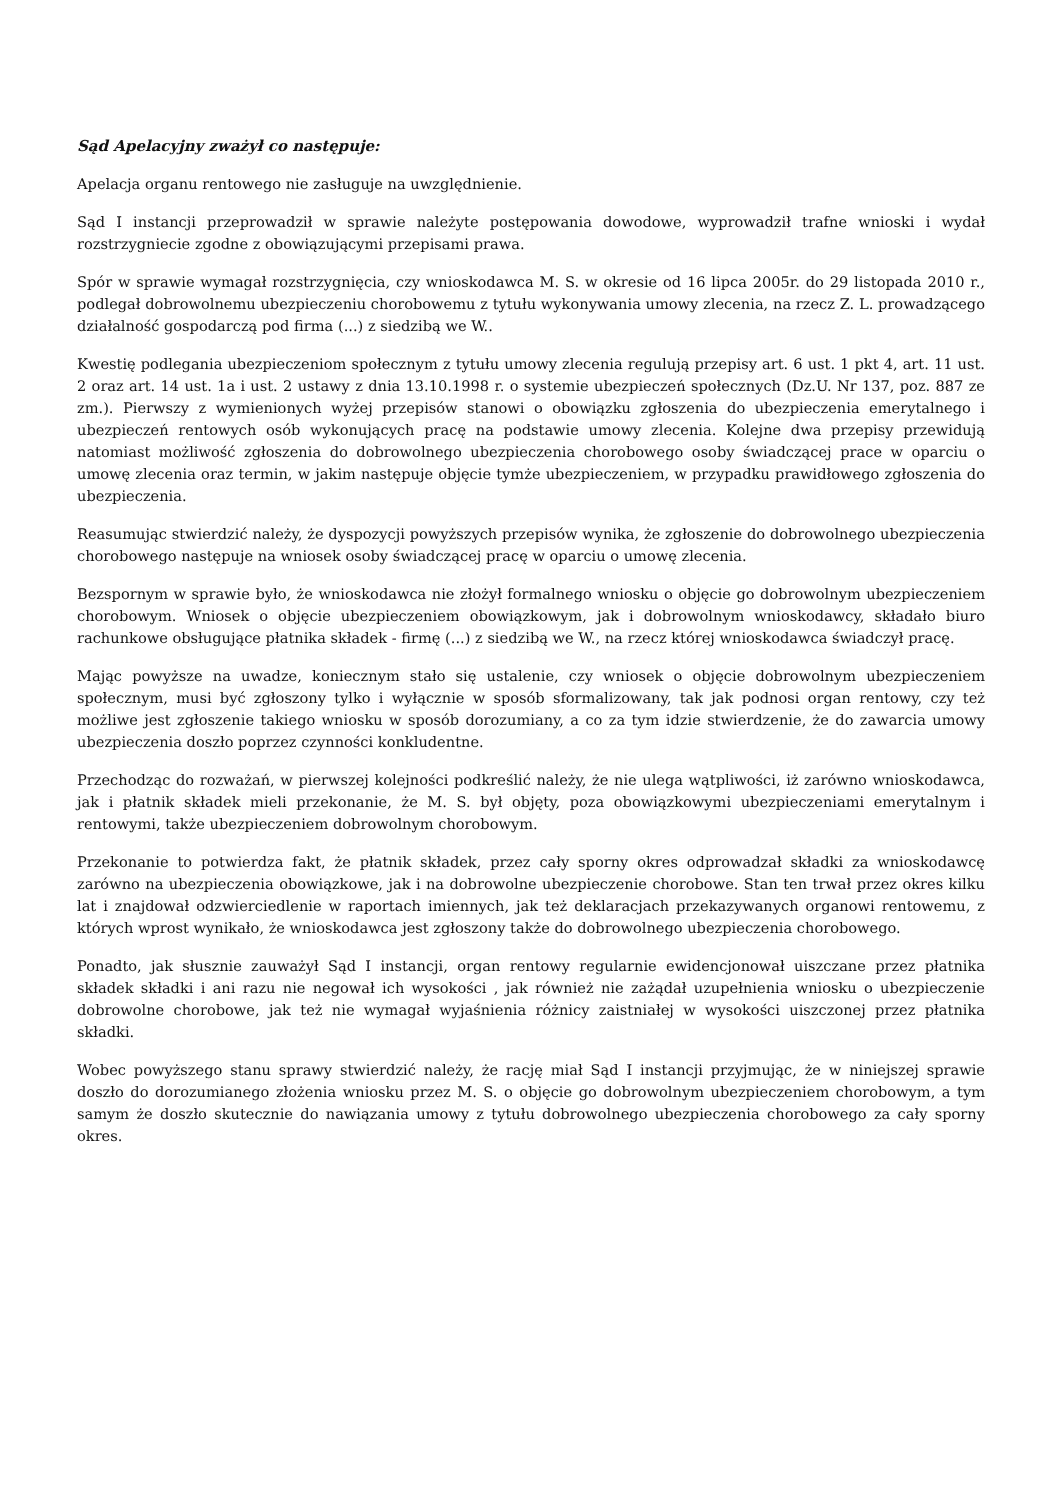Sąd Apelacyjny zważył co następuje:
Apelacja organu rentowego nie zasługuje na uwzględnienie.
Sąd I instancji przeprowadził w sprawie należyte postępowania dowodowe, wyprowadził trafne wnioski i wydał rozstrzygniecie zgodne z obowiązującymi przepisami prawa.
Spór w sprawie wymagał rozstrzygnięcia, czy wnioskodawca M. S. w okresie od 16 lipca 2005r. do 29 listopada 2010 r., podlegał dobrowolnemu ubezpieczeniu chorobowemu z tytułu wykonywania umowy zlecenia, na rzecz Z. L. prowadzącego działalność gospodarczą pod firma (...) z siedzibą we W..
Kwestię podlegania ubezpieczeniom społecznym z tytułu umowy zlecenia regulują przepisy art. 6 ust. 1 pkt 4, art. 11 ust. 2 oraz art. 14 ust. 1a i ust. 2 ustawy z dnia 13.10.1998 r. o systemie ubezpieczeń społecznych (Dz.U. Nr 137, poz. 887 ze zm.). Pierwszy z wymienionych wyżej przepisów stanowi o obowiązku zgłoszenia do ubezpieczenia emerytalnego i ubezpieczeń rentowych osób wykonujących pracę na podstawie umowy zlecenia. Kolejne dwa przepisy przewidują natomiast możliwość zgłoszenia do dobrowolnego ubezpieczenia chorobowego osoby świadczącej prace w oparciu o umowę zlecenia oraz termin, w jakim następuje objęcie tymże ubezpieczeniem, w przypadku prawidłowego zgłoszenia do ubezpieczenia.
Reasumując stwierdzić należy, że dyspozycji powyższych przepisów wynika, że zgłoszenie do dobrowolnego ubezpieczenia chorobowego następuje na wniosek osoby świadczącej pracę w oparciu o umowę zlecenia.
Bezspornym w sprawie było, że wnioskodawca nie złożył formalnego wniosku o objęcie go dobrowolnym ubezpieczeniem chorobowym. Wniosek o objęcie ubezpieczeniem obowiązkowym, jak i dobrowolnym wnioskodawcy, składało biuro rachunkowe obsługujące płatnika składek - firmę (...) z siedzibą we W., na rzecz której wnioskodawca świadczył pracę.
Mając powyższe na uwadze, koniecznym stało się ustalenie, czy wniosek o objęcie dobrowolnym ubezpieczeniem społecznym, musi być zgłoszony tylko i wyłącznie w sposób sformalizowany, tak jak podnosi organ rentowy, czy też możliwe jest zgłoszenie takiego wniosku w sposób dorozumiany, a co za tym idzie stwierdzenie, że do zawarcia umowy ubezpieczenia doszło poprzez czynności konkludentne.
Przechodząc do rozważań, w pierwszej kolejności podkreślić należy, że nie ulega wątpliwości, iż zarówno wnioskodawca, jak i płatnik składek mieli przekonanie, że M. S. był objęty, poza obowiązkowymi ubezpieczeniami emerytalnym i rentowymi, także ubezpieczeniem dobrowolnym chorobowym.
Przekonanie to potwierdza fakt, że płatnik składek, przez cały sporny okres odprowadzał składki za wnioskodawcę zarówno na ubezpieczenia obowiązkowe, jak i na dobrowolne ubezpieczenie chorobowe. Stan ten trwał przez okres kilku lat i znajdował odzwierciedlenie w raportach imiennych, jak też deklaracjach przekazywanych organowi rentowemu, z których wprost wynikało, że wnioskodawca jest zgłoszony także do dobrowolnego ubezpieczenia chorobowego.
Ponadto, jak słusznie zauważył Sąd I instancji, organ rentowy regularnie ewidencjonował uiszczane przez płatnika składek składki i ani razu nie negował ich wysokości , jak również nie zażądał uzupełnienia wniosku o ubezpieczenie dobrowolne chorobowe, jak też nie wymagał wyjaśnienia różnicy zaistniałej w wysokości uiszczonej przez płatnika składki.
Wobec powyższego stanu sprawy stwierdzić należy, że rację miał Sąd I instancji przyjmując, że w niniejszej sprawie doszło do dorozumianego złożenia wniosku przez M. S. o objęcie go dobrowolnym ubezpieczeniem chorobowym, a tym samym że doszło skutecznie do nawiązania umowy z tytułu dobrowolnego ubezpieczenia chorobowego za cały sporny okres.